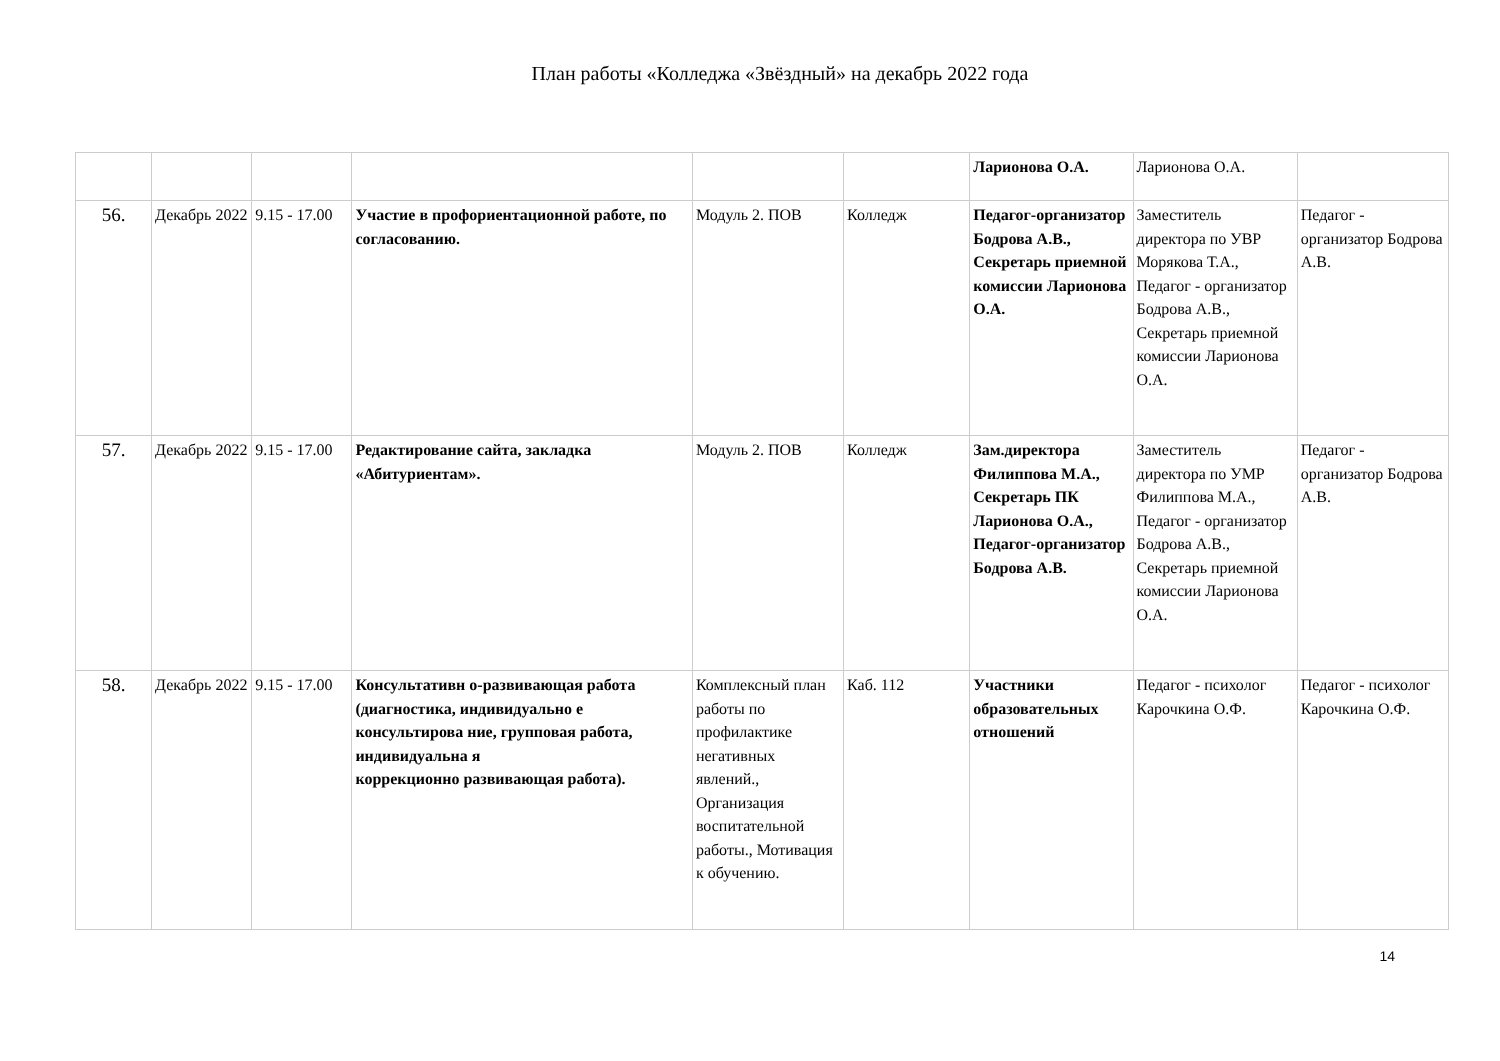План работы «Колледжа «Звёздный» на декабрь 2022 года
| | | | | | | Ларионова О.А. | Ларионова О.А. | |
| 56. | Декабрь 2022 | 9.15 - 17.00 | Участие в профориентационной работе, по согласованию. | Модуль 2. ПОВ | Колледж | Педагог-организатор Бодрова А.В., Секретарь приемной комиссии Ларионова О.А. | Заместитель директора по УВР Морякова Т.А., Педагог - организатор Бодрова А.В., Секретарь приемной комиссии Ларионова О.А. | Педагог - организатор Бодрова А.В. |
| 57. | Декабрь 2022 | 9.15 - 17.00 | Редактирование сайта, закладка «Абитуриентам». | Модуль 2. ПОВ | Колледж | Зам.директора Филиппова М.А., Секретарь ПК Ларионова О.А., Педагог-организатор Бодрова А.В. | Заместитель директора по УМР Филиппова М.А., Педагог - организатор Бодрова А.В., Секретарь приемной комиссии Ларионова О.А. | Педагог - организатор Бодрова А.В. |
| 58. | Декабрь 2022 | 9.15 - 17.00 | Консультативн о-развивающая работа (диагностика, индивидуально е консультирова ние, групповая работа, индивидуальна я коррекционно развивающая работа). | Комплексный план работы по профилактике негативных явлений., Организация воспитательной работы., Мотивация к обучению. | Каб. 112 | Участники образовательных отношений | Педагог - психолог Карочкина О.Ф. | Педагог - психолог Карочкина О.Ф. |
14